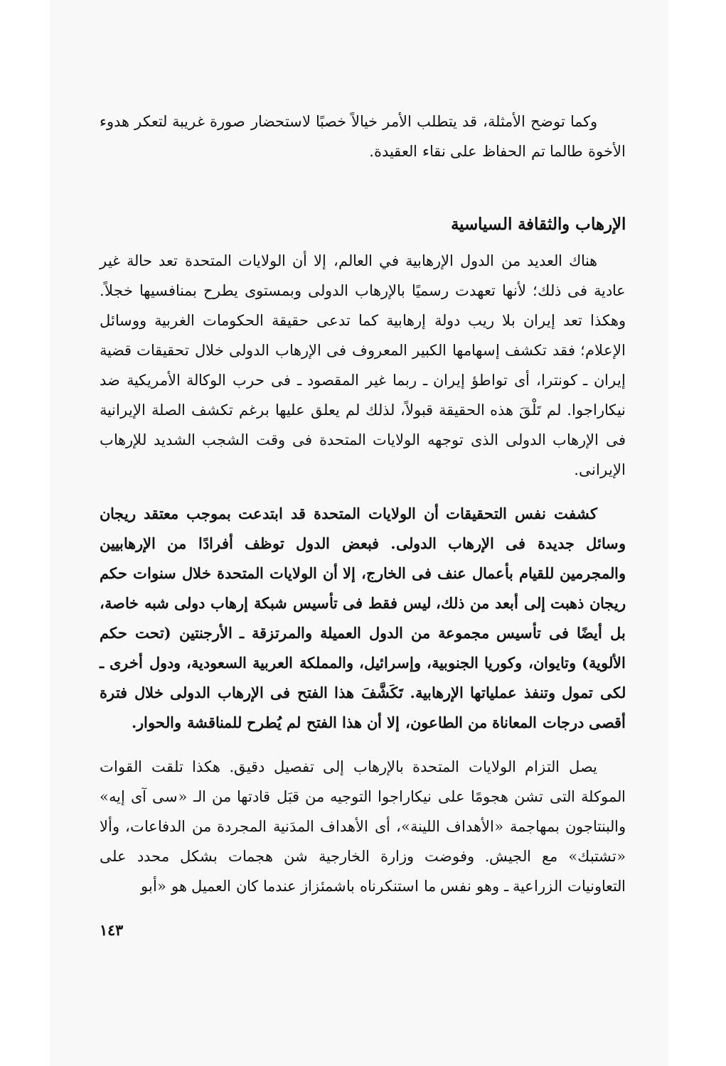وكما توضح الأمثلة، قد يتطلب الأمر خيالاً خصبًا لاستحضار صورة غريبة لتعكر هدوء الأخوة طالما تم الحفاظ على نقاء العقيدة.
الإرهاب والثقافة السياسية
هناك العديد من الدول الإرهابية في العالم، إلا أن الولايات المتحدة تعد حالة غير عادية فى ذلك؛ لأنها تعهدت رسميًا بالإرهاب الدولى وبمستوى يطرح بمنافسيها خجلاً. وهكذا تعد إيران بلا ريب دولة إرهابية كما تدعى حقيقة الحكومات الغربية ووسائل الإعلام؛ فقد تكشف إسهامها الكبير المعروف فى الإرهاب الدولى خلال تحقيقات قضية إيران ـ كونترا، أى تواطؤ إيران ـ ربما غير المقصود ـ فى حرب الوكالة الأمريكية ضد نيكاراجوا. لم تَلْقَ هذه الحقيقة قبولاً، لذلك لم يعلق عليها برغم تكشف الصلة الإيرانية فى الإرهاب الدولى الذى توجهه الولايات المتحدة فى وقت الشجب الشديد للإرهاب الإيرانى.
كشفت نفس التحقيقات أن الولايات المتحدة قد ابتدعت بموجب معتقد ريجان وسائل جديدة فى الإرهاب الدولى. فبعض الدول توظف أفرادًا من الإرهابيين والمجرمين للقيام بأعمال عنف فى الخارج، إلا أن الولايات المتحدة خلال سنوات حكم ريجان ذهبت إلى أبعد من ذلك، ليس فقط فى تأسيس شبكة إرهاب دولى شبه خاصة، بل أيضًا فى تأسيس مجموعة من الدول العميلة والمرتزقة ـ الأرجنتين (تحت حكم الألوية) وتايوان، وكوريا الجنوبية، وإسرائيل، والمملكة العربية السعودية، ودول أخرى ـ لكى تمول وتنفذ عملياتها الإرهابية. تَكَشَّفَ هذا الفتح فى الإرهاب الدولى خلال فترة أقصى درجات المعاناة من الطاعون، إلا أن هذا الفتح لم يُطرح للمناقشة والحوار.
يصل التزام الولايات المتحدة بالإرهاب إلى تفصيل دقيق. هكذا تلقت القوات الموكلة التى تشن هجومًا على نيكاراجوا التوجيه من قبَل قادتها من الـ «سى آى إيه» والبنتاجون بمهاجمة «الأهداف اللينة»، أى الأهداف المدَنية المجردة من الدفاعات، وألا «تشتبك» مع الجيش. وفوضت وزارة الخارجية شن هجمات بشكل محدد على التعاونيات الزراعية ـ وهو نفس ما استنكرناه باشمئزاز عندما كان العميل هو «أبو
١٤٣